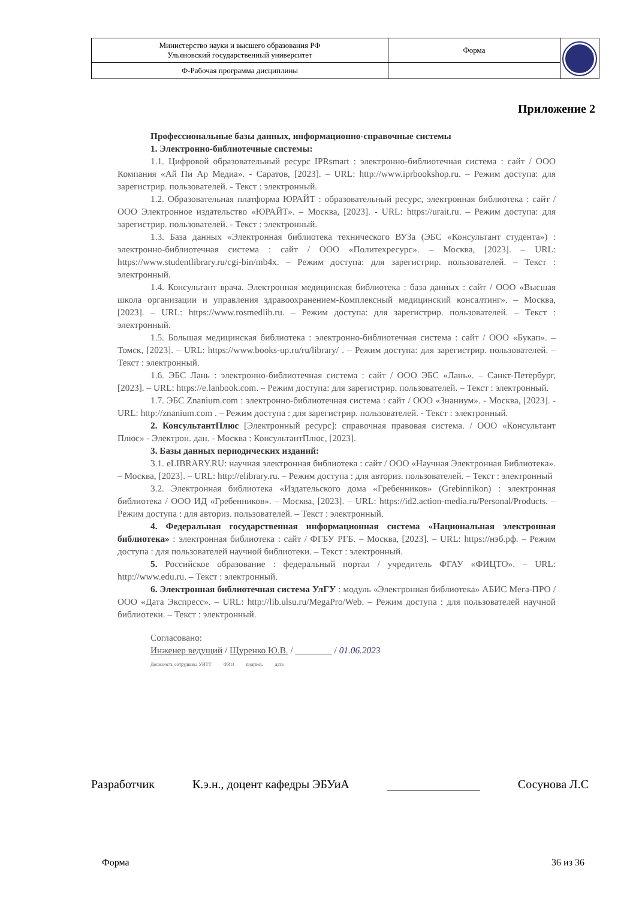| Министерство науки и высшего образования РФ Ульяновский государственный университет | Форма | |
| Ф-Рабочая программа дисциплины | | |
Приложение 2
Профессиональные базы данных, информационно-справочные системы
1. Электронно-библиотечные системы:
1.1. Цифровой образовательный ресурс IPRsmart : электронно-библиотечная система : сайт / ООО Компания «Ай Пи Ар Медиа». - Саратов, [2023]. – URL: http://www.iprbookshop.ru. – Режим доступа: для зарегистрир. пользователей. - Текст : электронный.
1.2. Образовательная платформа ЮРАЙТ : образовательный ресурс, электронная библиотека : сайт / ООО Электронное издательство «ЮРАЙТ». – Москва, [2023]. - URL: https://urait.ru. – Режим доступа: для зарегистрир. пользователей. - Текст : электронный.
1.3. База данных «Электронная библиотека технического ВУЗа (ЭБС «Консультант студента») : электронно-библиотечная система : сайт / ООО «Политехресурс». – Москва, [2023]. – URL: https://www.studentlibrary.ru/cgi-bin/mb4x. – Режим доступа: для зарегистрир. пользователей. – Текст : электронный.
1.4. Консультант врача. Электронная медицинская библиотека : база данных : сайт / ООО «Высшая школа организации и управления здравоохранением-Комплексный медицинский консалтинг». – Москва, [2023]. – URL: https://www.rosmedlib.ru. – Режим доступа: для зарегистрир. пользователей. – Текст : электронный.
1.5. Большая медицинская библиотека : электронно-библиотечная система : сайт / ООО «Букап». – Томск, [2023]. – URL: https://www.books-up.ru/ru/library/ . – Режим доступа: для зарегистрир. пользователей. – Текст : электронный.
1.6. ЭБС Лань : электронно-библиотечная система : сайт / ООО ЭБС «Лань». – Санкт-Петербург, [2023]. – URL: https://e.lanbook.com. – Режим доступа: для зарегистрир. пользователей. – Текст : электронный.
1.7. ЭБС Znanium.com : электронно-библиотечная система : сайт / ООО «Знаниум». - Москва, [2023]. - URL: http://znanium.com . – Режим доступа : для зарегистрир. пользователей. - Текст : электронный.
2. КонсультантПлюс [Электронный ресурс]: справочная правовая система. / ООО «Консультант Плюс» - Электрон. дан. - Москва : КонсультантПлюс, [2023].
3. Базы данных периодических изданий:
3.1. eLIBRARY.RU: научная электронная библиотека : сайт / ООО «Научная Электронная Библиотека». – Москва, [2023]. – URL: http://elibrary.ru. – Режим доступа : для авториз. пользователей. – Текст : электронный
3.2. Электронная библиотека «Издательского дома «Гребенников» (Grebinnikon) : электронная библиотека / ООО ИД «Гребенников». – Москва, [2023]. – URL: https://id2.action-media.ru/Personal/Products. – Режим доступа : для авториз. пользователей. – Текст : электронный.
4. Федеральная государственная информационная система «Национальная электронная библиотека» : электронная библиотека : сайт / ФГБУ РГБ. – Москва, [2023]. – URL: https://нэб.рф. – Режим доступа : для пользователей научной библиотеки. – Текст : электронный.
5. Российское образование : федеральный портал / учредитель ФГАУ «ФИЦТО». – URL: http://www.edu.ru. – Текст : электронный.
6. Электронная библиотечная система УлГУ : модуль «Электронная библиотека» АБИС Мега-ПРО / ООО «Дата Экспресс». – URL: http://lib.ulsu.ru/MegaPro/Web. – Режим доступа : для пользователей научной библиотеки. – Текст : электронный.
Согласовано:
Инженер ведущий / Щуренко Ю.В. / ________ / 01.06.2023
Должность сотрудника УИТТ ФИО подпись дата
Разработчик К.э.н., доцент кафедры ЭБУиА Сосунова Л.С
Форма 36 из 36